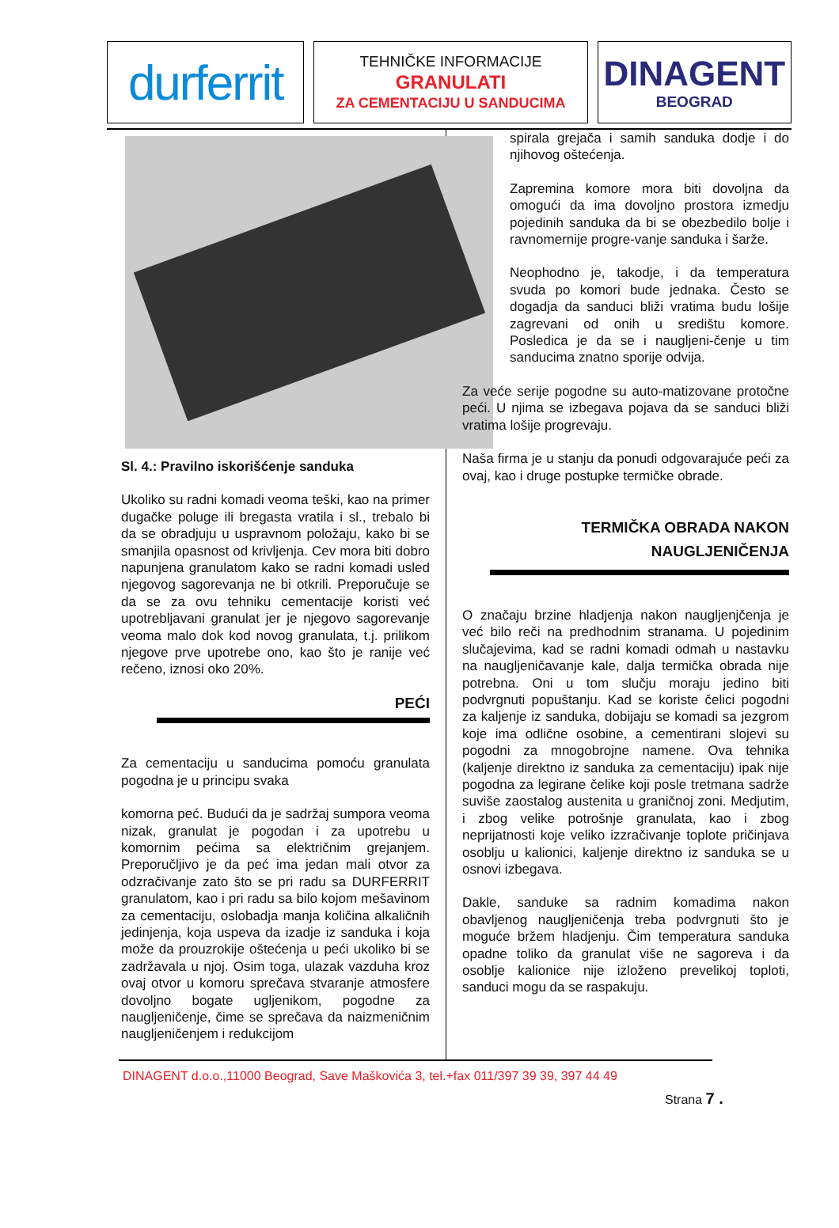durferrit
TEHNIČKE INFORMACIJE
GRANULATI
ZA CEMENTACIJU U SANDUCIMA
DINAGENT
BEOGRAD
Sl. 4.: Pravilno iskorišćenje sanduka
Ukoliko su radni komadi veoma teški, kao na primer dugačke poluge ili bregasta vratila i sl., trebalo bi da se obradjuju u uspravnom položaju, kako bi se smanjila opasnost od krivljenja. Cev mora biti dobro napunjena granulatom kako se radni komadi usled njegovog sagorevanja ne bi otkrili. Preporučuje se da se za ovu tehniku cementacije koristi već upotrebljavani granulat jer je njegovo sagorevanje veoma malo dok kod novog granulata, t.j. prilikom njegove prve upotrebe ono, kao što je ranije već rečeno, iznosi oko 20%.
PEĆI
Za cementaciju u sanducima pomoću granulata pogodna je u principu svaka
komorna peć. Budući da je sadržaj sumpora veoma nizak, granulat je pogodan i za upotrebu u komornim pećima sa električnim grejanjem. Preporučljivo je da peć ima jedan mali otvor za odzračivanje zato što se pri radu sa DURFERRIT granulatom, kao i pri radu sa bilo kojom mešavinom za cementaciju, oslobadja manja količina alkaličnih jedinjenja, koja uspeva da izadje iz sanduka i koja može da prouzrokije oštećenja u peći ukoliko bi se zadržavala u njoj. Osim toga, ulazak vazduha kroz ovaj otvor u komoru sprečava stvaranje atmosfere dovoljno bogate ugljenikom, pogodne za naugljeničenje, čime se sprečava da naizmeničnim naugljeničenjem i redukcijom
spirala grejača i samih sanduka dodje i do njihovog oštećenja.
Zapremina komore mora biti dovoljna da omogući da ima dovoljno prostora izmedju pojedinih sanduka da bi se obezbedilo bolje i ravnomernije progre-vanje sanduka i šarže.
Neophodno je, takodje, i da temperatura svuda po komori bude jednaka. Često se dogadja da sanduci bliži vratima budu lošije zagrevani od onih u središtu komore. Posledica je da se i naugljeni-čenje u tim sanducima znatno sporije odvija.
Za veće serije pogodne su auto-matizovane protočne peći. U njima se izbegava pojava da se sanduci bliži vratima lošije progrevaju.
Naša firma je u stanju da ponudi odgovarajuće peći za ovaj, kao i druge postupke termičke obrade.
TERMIČKA OBRADA NAKON
NAUGLJENIČENJA
O značaju brzine hladjenja nakon naugljenjčenja je već bilo reči na predhodnim stranama. U pojedinim slučajevima, kad se radni komadi odmah u nastavku na naugljeničavanje kale, dalja termička obrada nije potrebna. Oni u tom slučju moraju jedino biti podvrgnuti popuštanju. Kad se koriste čelici pogodni za kaljenje iz sanduka, dobijaju se komadi sa jezgrom koje ima odlične osobine, a cementirani slojevi su pogodni za mnogobrojne namene. Ova tehnika (kaljenje direktno iz sanduka za cementaciju) ipak nije pogodna za legirane čelike koji posle tretmana sadrže suviše zaostalog austenita u graničnoj zoni. Medjutim, i zbog velike potrošnje granulata, kao i zbog neprijatnosti koje veliko izzračivanje toplote pričinjava osoblju u kalionici, kaljenje direktno iz sanduka se u osnovi izbegava.
Dakle, sanduke sa radnim komadima nakon obavljenog naugljeničenja treba podvrgnuti što je moguće bržem hladjenju. Čim temperatura sanduka opadne toliko da granulat više ne sagoreva i da osoblje kalionice nije izloženo prevelikoj toploti, sanduci mogu da se raspakuju.
DINAGENT d.o.o.,11000 Beograd, Save Maškovića 3, tel.+fax 011/397 39 39, 397 44 49
Strana 7 .